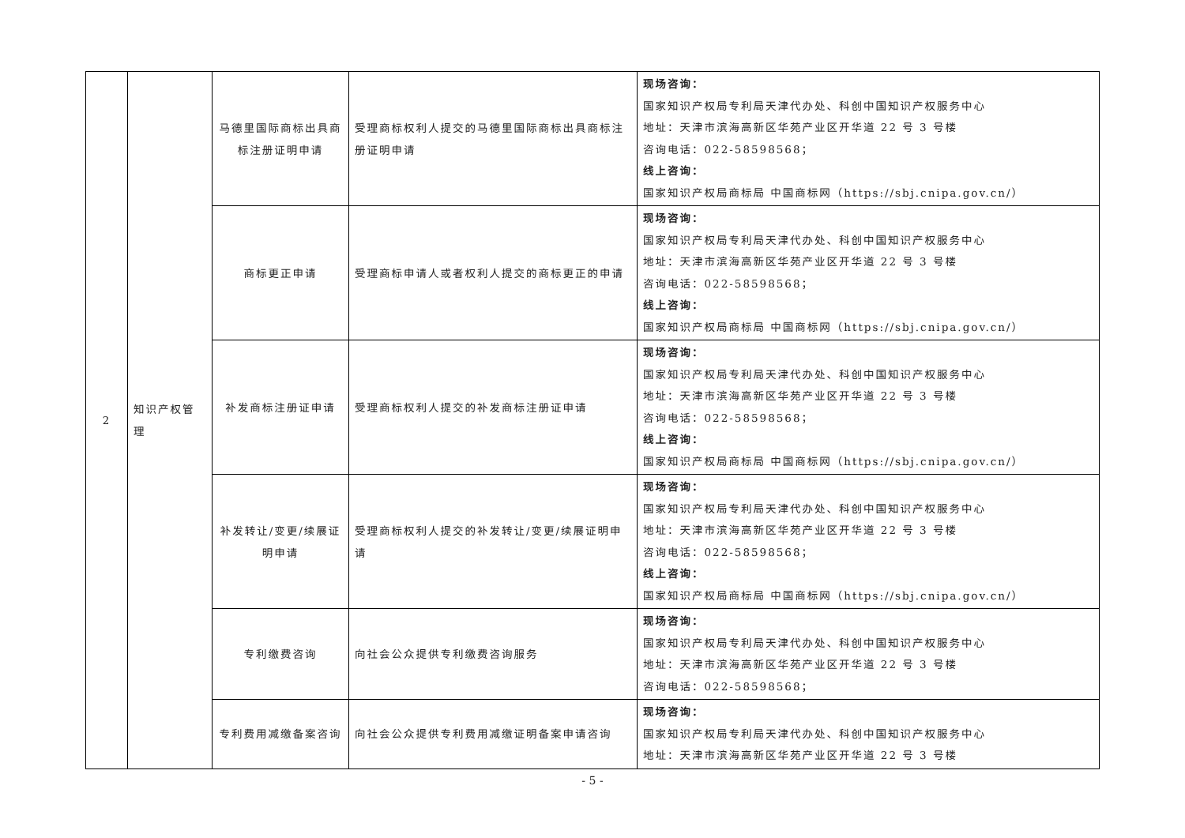| 2 | 知识产权管理 | 马德里国际商标出具商标注册证明申请 | 受理商标权利人提交的马德里国际商标出具商标注册证明申请 | 现场咨询： 国家知识产权局专利局天津代办处、科创中国知识产权服务中心 地址：天津市滨海高新区华苑产业区开华道 22 号 3 号楼 咨询电话：022-58598568； 线上咨询： 国家知识产权局商标局 中国商标网（https://sbj.cnipa.gov.cn/） |
| | | 商标更正申请 | 受理商标申请人或者权利人提交的商标更正的申请 | 现场咨询： 国家知识产权局专利局天津代办处、科创中国知识产权服务中心 地址：天津市滨海高新区华苑产业区开华道 22 号 3 号楼 咨询电话：022-58598568； 线上咨询： 国家知识产权局商标局 中国商标网（https://sbj.cnipa.gov.cn/） |
| | | 补发商标注册证申请 | 受理商标权利人提交的补发商标注册证申请 | 现场咨询： 国家知识产权局专利局天津代办处、科创中国知识产权服务中心 地址：天津市滨海高新区华苑产业区开华道 22 号 3 号楼 咨询电话：022-58598568； 线上咨询： 国家知识产权局商标局 中国商标网（https://sbj.cnipa.gov.cn/） |
| | | 补发转让/变更/续展证明申请 | 受理商标权利人提交的补发转让/变更/续展证明申请 | 现场咨询： 国家知识产权局专利局天津代办处、科创中国知识产权服务中心 地址：天津市滨海高新区华苑产业区开华道 22 号 3 号楼 咨询电话：022-58598568； 线上咨询： 国家知识产权局商标局 中国商标网（https://sbj.cnipa.gov.cn/） |
| | | 专利缴费咨询 | 向社会公众提供专利缴费咨询服务 | 现场咨询： 国家知识产权局专利局天津代办处、科创中国知识产权服务中心 地址：天津市滨海高新区华苑产业区开华道 22 号 3 号楼 咨询电话：022-58598568； |
| | | 专利费用减缴备案咨询 | 向社会公众提供专利费用减缴证明备案申请咨询 | 现场咨询： 国家知识产权局专利局天津代办处、科创中国知识产权服务中心 地址：天津市滨海高新区华苑产业区开华道 22 号 3 号楼 |
- 5 -